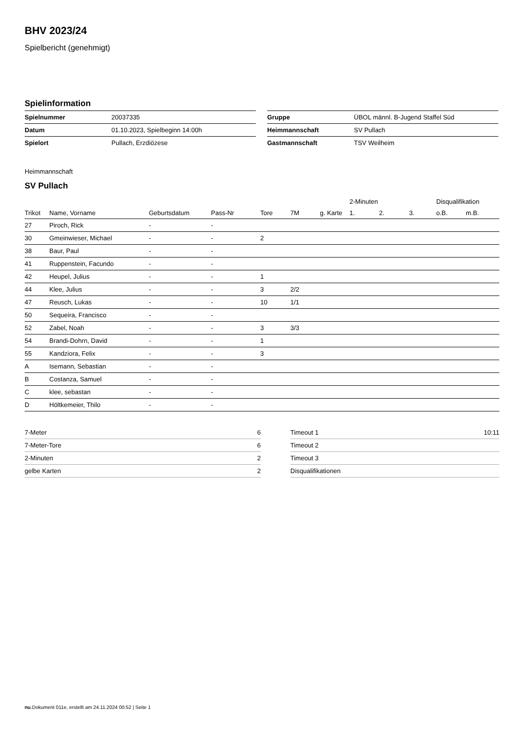BHV 2023/24
Spielbericht (genehmigt)
Spielinformation
| Spielnummer | 20037335 |
| Datum | 01.10.2023, Spielbeginn 14:00h |
| Spielort | Pullach, Erzdiözese |
| Gruppe | ÜBOL männl. B-Jugend Staffel Süd |
| Heimmannschaft | SV Pullach |
| Gastmannschaft | TSV Weilheim |
Heimmannschaft
SV Pullach
| | | | | | | | 2-Minuten | | | Disqualifikation | |
| --- | --- | --- | --- | --- | --- | --- | --- | --- | --- | --- | --- |
| Trikot | Name, Vorname | Geburtsdatum | Pass-Nr | Tore | 7M | g. Karte | 1. | 2. | 3. | o.B. | m.B. |
| 27 | Piroch, Rick | - | - | | | | | | | | |
| 30 | Gmeinwieser, Michael | - | - | 2 | | | | | | | |
| 38 | Baur, Paul | - | - | | | | | | | | |
| 41 | Ruppenstein, Facundo | - | - | | | | | | | | |
| 42 | Heupel, Julius | - | - | 1 | | | | | | | |
| 44 | Klee, Julius | - | - | 3 | 2/2 | | | | | | |
| 47 | Reusch, Lukas | - | - | 10 | 1/1 | | | | | | |
| 50 | Sequeira, Francisco | - | - | | | | | | | | |
| 52 | Zabel, Noah | - | - | 3 | 3/3 | | | | | | |
| 54 | Brandi-Dohrn, David | - | - | 1 | | | | | | | |
| 55 | Kandziora, Felix | - | - | 3 | | | | | | | |
| A | Isemann, Sebastian | - | - | | | | | | | | |
| B | Costanza, Samuel | - | - | | | | | | | | |
| C | klee, sebastan | - | - | | | | | | | | |
| D | Höltkemeier, Thilo | - | - | | | | | | | | |
| 7-Meter | 6 |
| 7-Meter-Tore | 6 |
| 2-Minuten | 2 |
| gelbe Karten | 2 |
| Timeout 1 | 10:11 |
| Timeout 2 | |
| Timeout 3 | |
| Disqualifikationen | |
nu.Dokument 011e, erstellt am 24.11.2024 00:52 | Seite 1